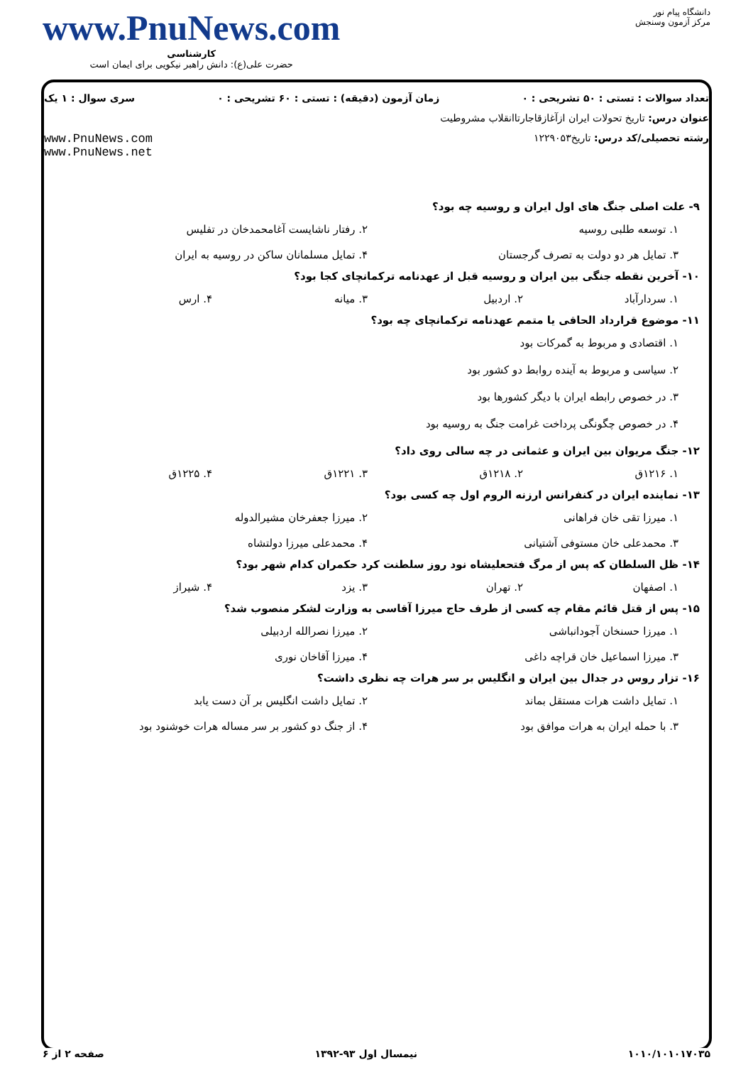دانشگاه پیام نور
مرکز آزمون وسنجش
www.PnuNews.com
کارشناسی
حضرت علی(ع): دانش راهبر نیکویی برای ایمان است
تعداد سوالات : تستی : ۵۰ تشریحی : ۰ زمان آزمون (دقیقه) : تستی : ۶۰ تشریحی : ۰ سری سوال : ۱ یک
عنوان درس: تاریخ تحولات ایران ازآغازقاجارتاانقلاب مشروطیت
رشته تحصیلی/کد درس: تاریخ۱۲۲۹۰۵۳ www.PnuNews.com
www.PnuNews.net
۹- علت اصلی جنگ های اول ایران و روسیه چه بود؟
۱. توسعه طلبی روسیه
۲. رفتار ناشایست آغامحمدخان در تفلیس
۳. تمایل هر دو دولت به تصرف گرجستان
۴. تمایل مسلمانان ساکن در روسیه به ایران
۱۰- آخرین نقطه جنگی بین ایران و روسیه قبل از عهدنامه ترکمانچای کجا بود؟
۱. سردارآباد
۲. اردبیل
۳. میانه
۴. ارس
۱۱- موضوع قرارداد الحاقی یا متمم عهدنامه ترکمانچای چه بود؟
۱. اقتصادی و مربوط به گمرکات بود
۲. سیاسی و مربوط به آینده روابط دو کشور بود
۳. در خصوص رابطه ایران با دیگر کشورها بود
۴. در خصوص چگونگی پرداخت غرامت جنگ به روسیه بود
۱۲- جنگ مریوان بین ایران و عثمانی در چه سالی روی داد؟
۱. ۱۲۱۶ق
۲. ۱۲۱۸ق
۳. ۱۲۲۱ق
۴. ۱۲۲۵ق
۱۳- نماینده ایران در کنفرانس ارزنه الروم اول چه کسی بود؟
۱. میرزا تقی خان فراهانی
۲. میرزا جعفرخان مشیرالدوله
۳. محمدعلی خان مستوفی آشتیانی
۴. محمدعلی میرزا دولتشاه
۱۴- ظل السلطان که پس از مرگ فتحعلیشاه نود روز سلطنت کرد حکمران کدام شهر بود؟
۱. اصفهان
۲. تهران
۳. یزد
۴. شیراز
۱۵- پس از قتل قائم مقام چه کسی از طرف حاج میرزا آقاسی به وزارت لشکر منصوب شد؟
۱. میرزا حسنخان آجودانباشی
۲. میرزا نصرالله اردبیلی
۳. میرزا اسماعیل خان قراچه داغی
۴. میرزا آقاخان نوری
۱۶- تزار روس در جدال بین ایران و انگلیس بر سر هرات چه نظری داشت؟
۱. تمایل داشت هرات مستقل بماند
۲. تمایل داشت انگلیس بر آن دست یابد
۳. با حمله ایران به هرات موافق بود
۴. از جنگ دو کشور بر سر مساله هرات خوشنود بود
۱۰۱۰/۱۰۱۰۱۷۰۳۵ نیمسال اول ۹۳-۱۳۹۲ صفحه ۲ از ۶